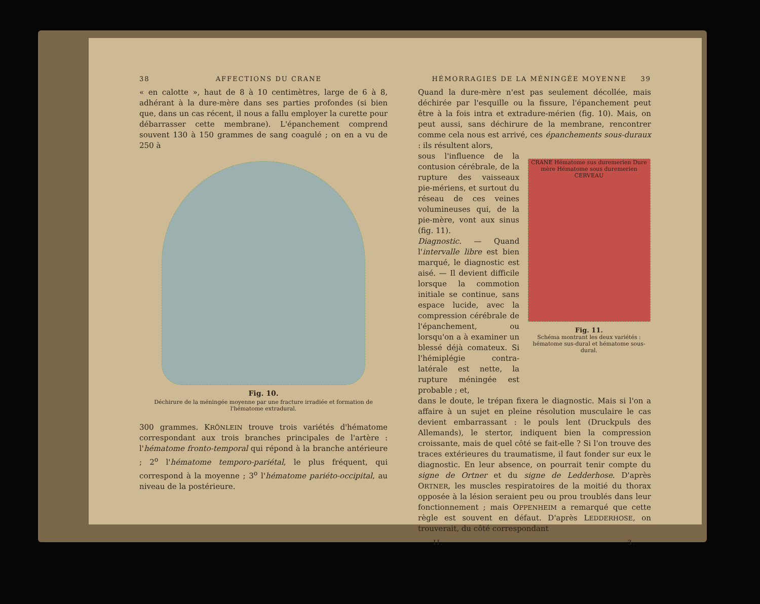38 AFFECTIONS DU CRANE
« en calotte », haut de 8 à 10 centimètres, large de 6 à 8, adhérant à la dure-mère dans ses parties profondes (si bien que, dans un cas récent, il nous a fallu employer la curette pour débarrasser cette membrane). L'épanchement comprend souvent 130 à 150 grammes de sang coagulé ; on en a vu de 250 à
Fig. 10.
Déchirure de la méningée moyenne par une fracture irradiée et formation de l'hématome extradural.
300 grammes. KRÖNLEIN trouve trois variétés d'hématome correspondant aux trois branches principales de l'artère : l'hématome fronto-temporal qui répond à la branche antérieure ; 2<sup>o</sup> l'hématome temporo-pariétal, le plus fréquent, qui correspond à la moyenne ; 3<sup>o</sup> l'hématome pariéto-occipital, au niveau de la postérieure.
HÉMORRAGIES DE LA MÉNINGÉE MOYENNE 39
Quand la dure-mère n'est pas seulement décollée, mais déchirée par l'esquille ou la fissure, l'épanchement peut être à la fois intra et extradure-mérien (fig. 10). Mais, on peut aussi, sans déchirure de la membrane, rencontrer comme cela nous est arrivé, ces épanchements sous-duraux : ils résultent alors,
sous l'influence de la contusion cérébrale, de la rupture des vaisseaux pie-mériens, et surtout du réseau de ces veines volumineuses qui, de la pie-mère, vont aux sinus (fig. 11).
Diagnostic. — Quand l'intervalle libre est bien marqué, le diagnostic est aisé. — Il devient difficile lorsque la commotion initiale se continue, sans espace lucide, avec la compression cérébrale de l'épanchement, ou lorsqu'on a à examiner un blessé déjà comateux. Si l'hémiplégie contra-latérale est nette, la rupture méningée est probable ; et,
CRANE Hématome sus duremerien Dure mère Hématome sous duremerien CERVEAU
Fig. 11.
Schéma montrant les deux variétés : hématome sus-dural et hématome sous-dural.
dans le doute, le trépan fixera le diagnostic. Mais si l'on a affaire à un sujet en pleine résolution musculaire le cas devient embarrassant : le pouls lent (Druckpuls des Allemands), le stertor, indiquent bien la compression croissante, mais de quel côté se fait-elle ? Si l'on trouve des traces extérieures du traumatisme, il faut fonder sur eux le diagnostic. En leur absence, on pourrait tenir compte du signe de Ortner et du signe de Ledderhose. D'après ORTNER, les muscles respiratoires de la moitié du thorax opposée à la lésion seraient peu ou prou troublés dans leur fonctionnement ; mais OPPENHEIM a remarqué que cette règle est souvent en défaut. D'après LEDDERHOSE, on trouverait, du côté correspondant
II. 3.